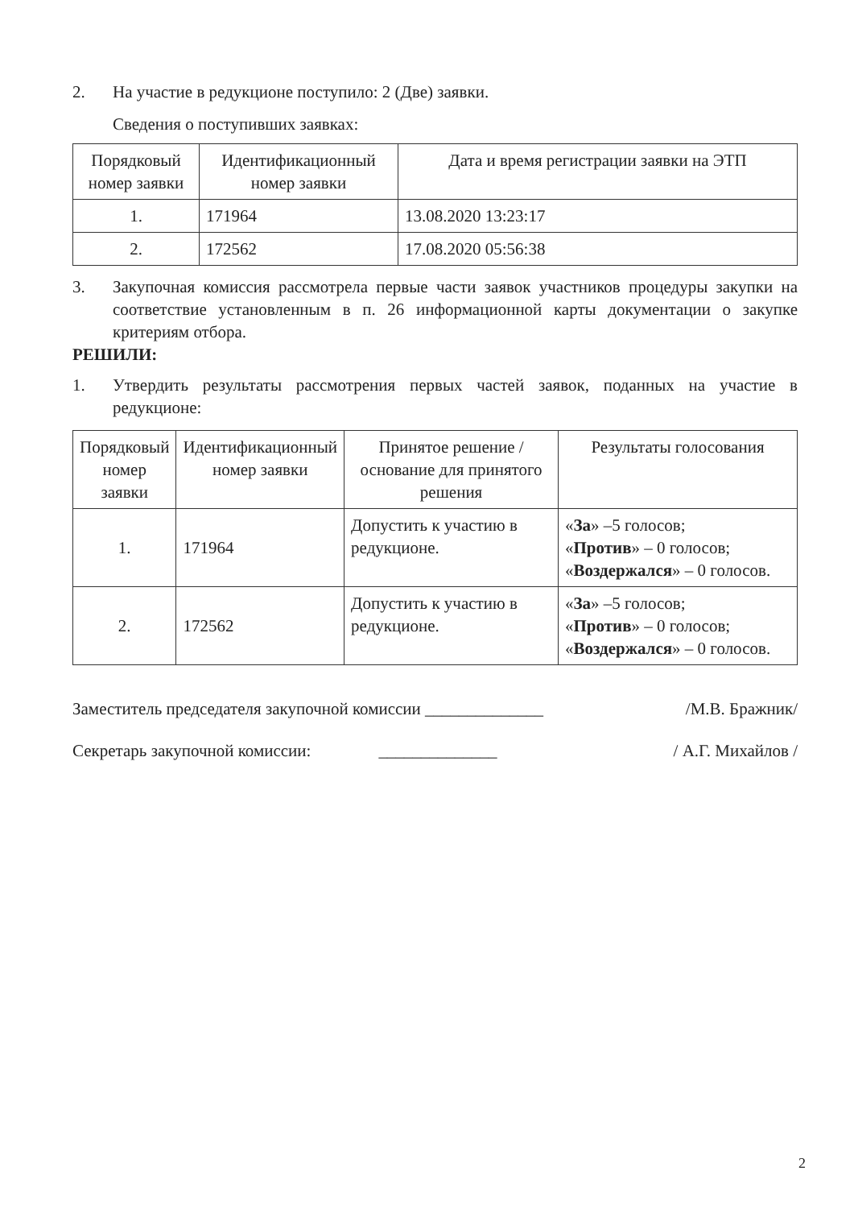2. На участие в редукционе поступило: 2 (Две) заявки.
Сведения о поступивших заявках:
| Порядковый номер заявки | Идентификационный номер заявки | Дата и время регистрации заявки на ЭТП |
| --- | --- | --- |
| 1. | 171964 | 13.08.2020 13:23:17 |
| 2. | 172562 | 17.08.2020 05:56:38 |
3. Закупочная комиссия рассмотрела первые части заявок участников процедуры закупки на соответствие установленным в п. 26 информационной карты документации о закупке критериям отбора.
РЕШИЛИ:
1. Утвердить результаты рассмотрения первых частей заявок, поданных на участие в редукционе:
| Порядковый номер заявки | Идентификационный номер заявки | Принятое решение / основание для принятого решения | Результаты голосования |
| --- | --- | --- | --- |
| 1. | 171964 | Допустить к участию в редукционе. | « За » –5 голосов; « Против » – 0 голосов; « Воздержался » – 0 голосов. |
| 2. | 172562 | Допустить к участию в редукционе. | « За » –5 голосов; « Против » – 0 голосов; « Воздержался » – 0 голосов. |
Заместитель председателя закупочной комиссии ______________ /М.В. Бражник/
Секретарь закупочной комиссии: ______________ / А.Г. Михайлов /
2